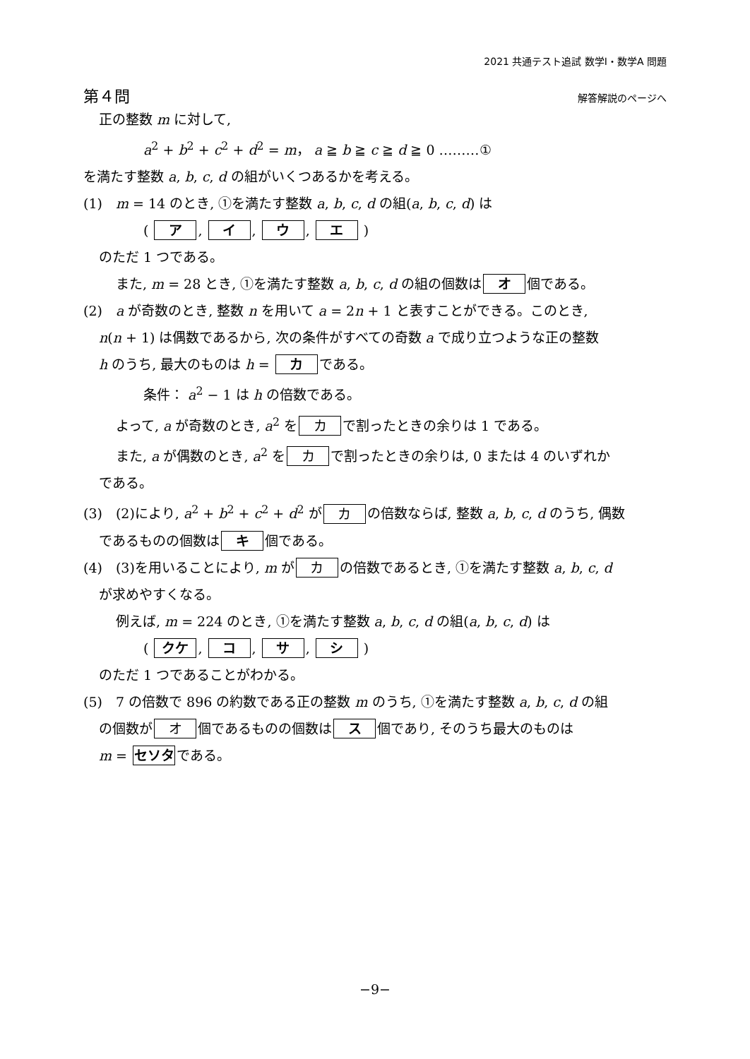2021 共通テスト追試 数学Ⅰ・数学A 問題
第４問 解答解説のページへ
正の整数 m に対して,
a<sup>2</sup> + b<sup>2</sup> + c<sup>2</sup> + d<sup>2</sup> = m， a ≧ b ≧ c ≧ d ≧ 0 ………①
を満たす整数 a, b, c, d の組がいくつあるかを考える。
(1)　m = 14 のとき, ①を満たす整数 a, b, c, d の組(a, b, c, d) は
( ア, イ, ウ, エ )
のただ 1 つである。
また, m = 28 とき, ①を満たす整数 a, b, c, d の組の個数は オ 個である。
(2)　a が奇数のとき, 整数 n を用いて a = 2n + 1 と表すことができる。このとき,
n(n + 1) は偶数であるから, 次の条件がすべての奇数 a で成り立つような正の整数
h のうち, 最大のものは h = カ である。
条件： a<sup>2</sup> − 1 は h の倍数である。
よって, a が奇数のとき, a<sup>2</sup> を カ で割ったときの余りは 1 である。
また, a が偶数のとき, a<sup>2</sup> を カ で割ったときの余りは, 0 または 4 のいずれか
である。
(3)　(2)により, a<sup>2</sup> + b<sup>2</sup> + c<sup>2</sup> + d<sup>2</sup> が カ の倍数ならば, 整数 a, b, c, d のうち, 偶数
であるものの個数は キ 個である。
(4)　(3)を用いることにより, m が カ の倍数であるとき, ①を満たす整数 a, b, c, d
が求めやすくなる。
例えば, m = 224 のとき, ①を満たす整数 a, b, c, d の組(a, b, c, d) は
( クケ, コ, サ, シ )
のただ 1 つであることがわかる。
(5)　7 の倍数で 896 の約数である正の整数 m のうち, ①を満たす整数 a, b, c, d の組
の個数が オ 個であるものの個数は ス 個であり, そのうち最大のものは
m = セソタ である。
−9−